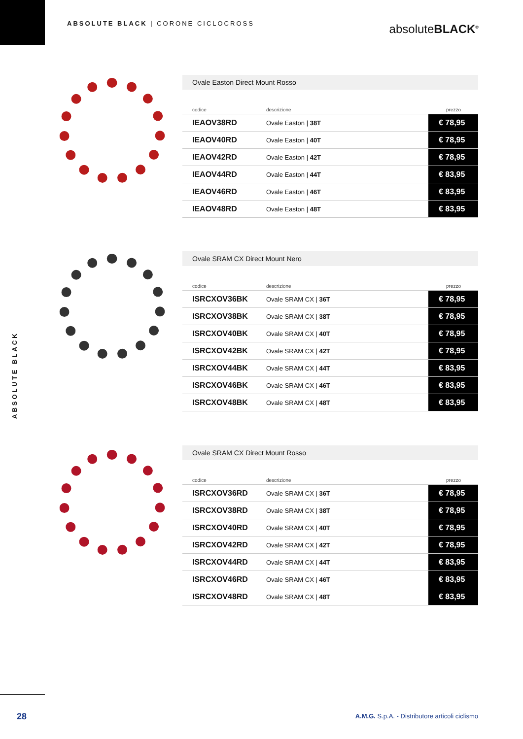ABSOLUTE BLACK | CORONE CICLOCROSS
absoluteBLACK<sup>®</sup>
ABSOLUTE BLACK
Ovale Easton Direct Mount Rosso
| codice | descrizione | prezzo |
| --- | --- | --- |
| IEAOV38RD | Ovale Easton / 38T | € 78,95 |
| IEAOV40RD | Ovale Easton / 40T | € 78,95 |
| IEAOV42RD | Ovale Easton / 42T | € 78,95 |
| IEAOV44RD | Ovale Easton / 44T | € 83,95 |
| IEAOV46RD | Ovale Easton / 46T | € 83,95 |
| IEAOV48RD | Ovale Easton / 48T | € 83,95 |
Ovale SRAM CX Direct Mount Nero
| codice | descrizione | prezzo |
| --- | --- | --- |
| ISRCXOV36BK | Ovale SRAM CX / 36T | € 78,95 |
| ISRCXOV38BK | Ovale SRAM CX / 38T | € 78,95 |
| ISRCXOV40BK | Ovale SRAM CX / 40T | € 78,95 |
| ISRCXOV42BK | Ovale SRAM CX / 42T | € 78,95 |
| ISRCXOV44BK | Ovale SRAM CX / 44T | € 83,95 |
| ISRCXOV46BK | Ovale SRAM CX / 46T | € 83,95 |
| ISRCXOV48BK | Ovale SRAM CX / 48T | € 83,95 |
Ovale SRAM CX Direct Mount Rosso
| codice | descrizione | prezzo |
| --- | --- | --- |
| ISRCXOV36RD | Ovale SRAM CX / 36T | € 78,95 |
| ISRCXOV38RD | Ovale SRAM CX / 38T | € 78,95 |
| ISRCXOV40RD | Ovale SRAM CX / 40T | € 78,95 |
| ISRCXOV42RD | Ovale SRAM CX / 42T | € 78,95 |
| ISRCXOV44RD | Ovale SRAM CX / 44T | € 83,95 |
| ISRCXOV46RD | Ovale SRAM CX / 46T | € 83,95 |
| ISRCXOV48RD | Ovale SRAM CX / 48T | € 83,95 |
28
A.M.G. S.p.A. - Distributore articoli ciclismo